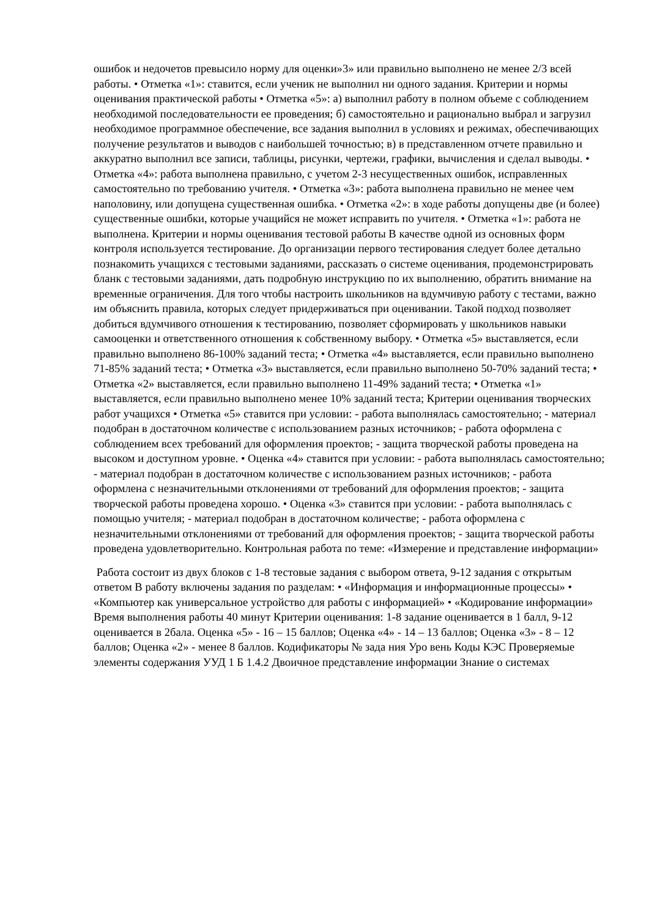ошибок и недочетов превысило норму для оценки»3» или правильно выполнено не менее 2/3 всей работы. • Отметка «1»: ставится, если ученик не выполнил ни одного задания. Критерии и нормы оценивания практической работы • Отметка «5»: а) выполнил работу в полном объеме с соблюдением необходимой последовательности ее проведения; б) самостоятельно и рационально выбрал и загрузил необходимое программное обеспечение, все задания выполнил в условиях и режимах, обеспечивающих получение результатов и выводов с наибольшей точностью; в) в представленном отчете правильно и аккуратно выполнил все записи, таблицы, рисунки, чертежи, графики, вычисления и сделал выводы. • Отметка «4»: работа выполнена правильно, с учетом 2-3 несущественных ошибок, исправленных самостоятельно по требованию учителя. • Отметка «3»: работа выполнена правильно не менее чем наполовину, или допущена существенная ошибка. • Отметка «2»: в ходе работы допущены две (и более) существенные ошибки, которые учащийся не может исправить по учителя. • Отметка «1»: работа не выполнена. Критерии и нормы оценивания тестовой работы В качестве одной из основных форм контроля используется тестирование. До организации первого тестирования следует более детально познакомить учащихся с тестовыми заданиями, рассказать о системе оценивания, продемонстрировать бланк с тестовыми заданиями, дать подробную инструкцию по их выполнению, обратить внимание на временные ограничения. Для того чтобы настроить школьников на вдумчивую работу с тестами, важно им объяснить правила, которых следует придерживаться при оценивании. Такой подход позволяет добиться вдумчивого отношения к тестированию, позволяет сформировать у школьников навыки самооценки и ответственного отношения к собственному выбору. • Отметка «5» выставляется, если правильно выполнено 86-100% заданий теста; • Отметка «4» выставляется, если правильно выполнено 71-85% заданий теста; • Отметка «3» выставляется, если правильно выполнено 50-70% заданий теста; • Отметка «2» выставляется, если правильно выполнено 11-49% заданий теста; • Отметка «1» выставляется, если правильно выполнено менее 10% заданий теста; Критерии оценивания творческих работ учащихся • Отметка «5» ставится при условии: - работа выполнялась самостоятельно; - материал подобран в достаточном количестве с использованием разных источников; - работа оформлена с соблюдением всех требований для оформления проектов; - защита творческой работы проведена на высоком и доступном уровне. • Оценка «4» ставится при условии: - работа выполнялась самостоятельно; - материал подобран в достаточном количестве с использованием разных источников; - работа оформлена с незначительными отклонениями от требований для оформления проектов; - защита творческой работы проведена хорошо. • Оценка «3» ставится при условии: - работа выполнялась с помощью учителя; - материал подобран в достаточном количестве; - работа оформлена с незначительными отклонениями от требований для оформления проектов; - защита творческой работы проведена удовлетворительно. Контрольная работа по теме: «Измерение и представление информации»
Работа состоит из двух блоков с 1-8 тестовые задания с выбором ответа, 9-12 задания с открытым ответом В работу включены задания по разделам: • «Информация и информационные процессы» • «Компьютер как универсальное устройство для работы с информацией» • «Кодирование информации» Время выполнения работы 40 минут Критерии оценивания: 1-8 задание оценивается в 1 балл, 9-12 оценивается в 2бала. Оценка «5» - 16 – 15 баллов; Оценка «4» - 14 – 13 баллов; Оценка «3» - 8 – 12 баллов; Оценка «2» - менее 8 баллов. Кодификаторы № зада ния Уро вень Коды КЭС Проверяемые элементы содержания УУД 1 Б 1.4.2 Двоичное представление информации Знание о системах